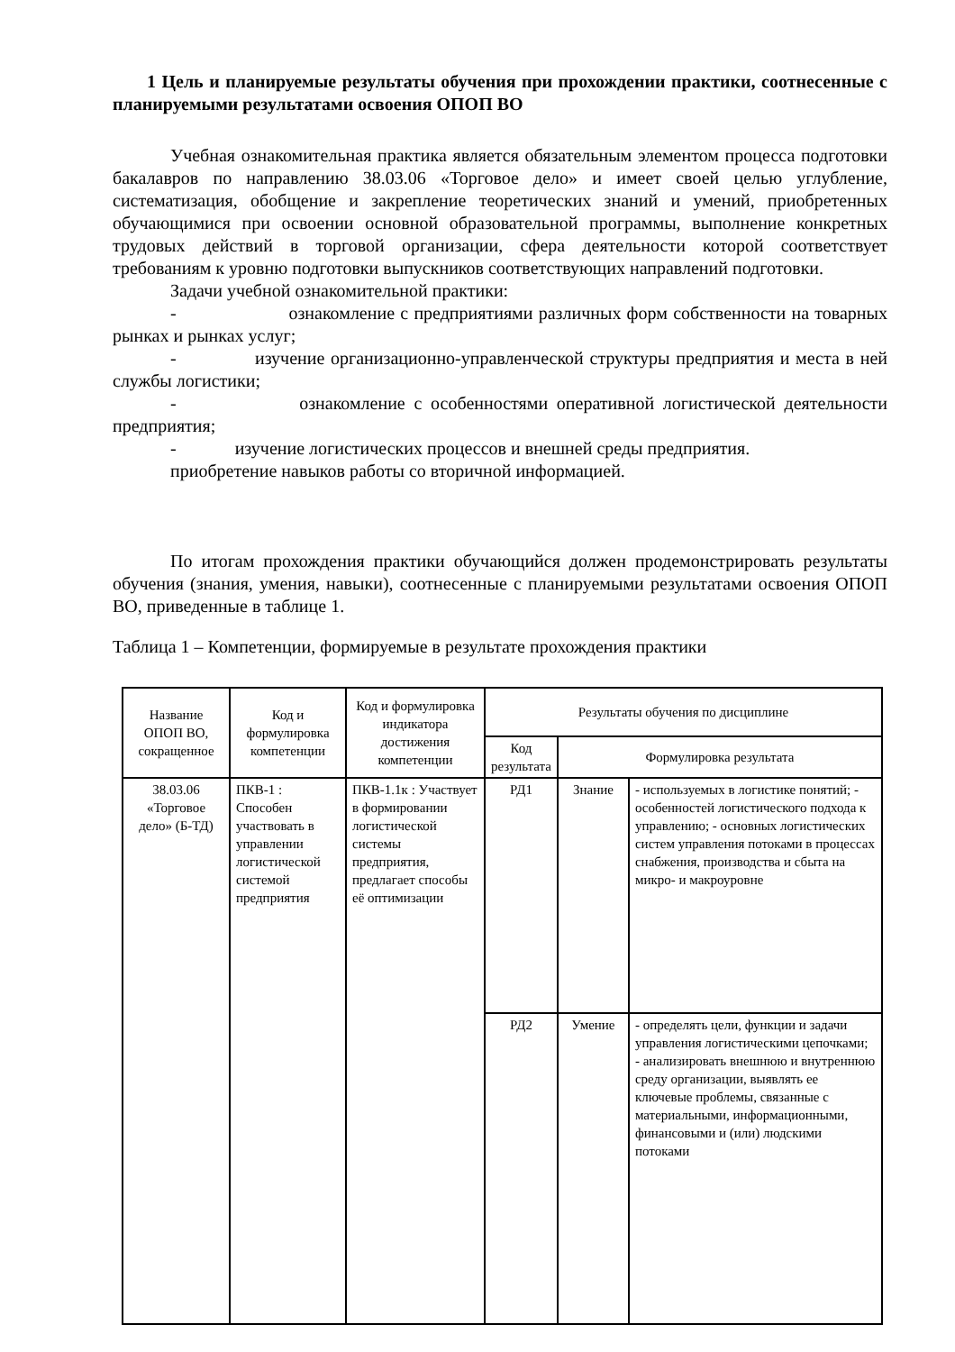1 Цель и планируемые результаты обучения при прохождении практики, соотнесенные с планируемыми результатами освоения ОПОП ВО
Учебная ознакомительная практика является обязательным элементом процесса подготовки бакалавров по направлению 38.03.06 «Торговое дело» и имеет своей целью углубление, систематизация, обобщение и закрепление теоретических знаний и умений, приобретенных обучающимися при освоении основной образовательной программы, выполнение конкретных трудовых действий в торговой организации, сфера деятельности которой соответствует требованиям к уровню подготовки выпускников соответствующих направлений подготовки.
Задачи учебной ознакомительной практики:
- ознакомление с предприятиями различных форм собственности на товарных рынках и рынках услуг;
- изучение организационно-управленческой структуры предприятия и места в ней службы логистики;
- ознакомление с особенностями оперативной логистической деятельности предприятия;
- изучение логистических процессов и внешней среды предприятия.
приобретение навыков работы со вторичной информацией.
По итогам прохождения практики обучающийся должен продемонстрировать результаты обучения (знания, умения, навыки), соотнесенные с планируемыми результатами освоения ОПОП ВО, приведенные в таблице 1.
Таблица 1 – Компетенции, формируемые в результате прохождения практики
| Название ОПОП ВО, сокращенное | Код и формулировка компетенции | Код и формулировка индикатора достижения компетенции | Результаты обучения по дисциплине | | |
| | | | Код результата | Формулировка результата | |
| 38.03.06 «Торговое дело» (Б-ТД) | ПКВ-1 : Способен участвовать в управлении логистической системой предприятия | ПКВ-1.1к : Участвует в формировании логистической системы предприятия, предлагает способы её оптимизации | РД1 | Знание | - используемых в логистике понятий; - особенностей логистического подхода к управлению; - основных логистических систем управления потоками в процессах снабжения, производства и сбыта на микро- и макроуровне |
| | | | РД2 | Умение | - определять цели, функции и задачи управления логистическими цепочками; - анализировать внешнюю и внутреннюю среду организации, выявлять ее ключевые проблемы, связанные с материальными, информационными, финансовыми и (или) людскими потоками |